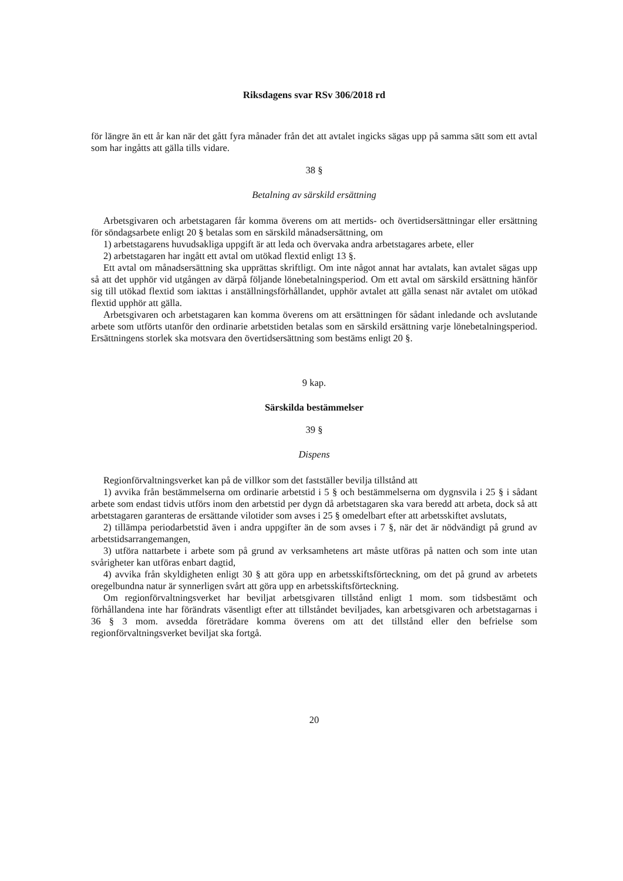Riksdagens svar RSv 306/2018 rd
för längre än ett år kan när det gått fyra månader från det att avtalet ingicks sägas upp på samma sätt som ett avtal som har ingåtts att gälla tills vidare.
38 §
Betalning av särskild ersättning
Arbetsgivaren och arbetstagaren får komma överens om att mertids- och övertidsersättningar eller ersättning för söndagsarbete enligt 20 § betalas som en särskild månadsersättning, om
1) arbetstagarens huvudsakliga uppgift är att leda och övervaka andra arbetstagares arbete, eller
2) arbetstagaren har ingått ett avtal om utökad flextid enligt 13 §.
Ett avtal om månadsersättning ska upprättas skriftligt. Om inte något annat har avtalats, kan avtalet sägas upp så att det upphör vid utgången av därpå följande lönebetalningsperiod. Om ett avtal om särskild ersättning hänför sig till utökad flextid som iakttas i anställningsförhållandet, upphör avtalet att gälla senast när avtalet om utökad flextid upphör att gälla.
Arbetsgivaren och arbetstagaren kan komma överens om att ersättningen för sådant inledande och avslutande arbete som utförts utanför den ordinarie arbetstiden betalas som en särskild ersättning varje lönebetalningsperiod. Ersättningens storlek ska motsvara den övertidsersättning som bestäms enligt 20 §.
9 kap.
Särskilda bestämmelser
39 §
Dispens
Regionförvaltningsverket kan på de villkor som det fastställer bevilja tillstånd att
1) avvika från bestämmelserna om ordinarie arbetstid i 5 § och bestämmelserna om dygnsvila i 25 § i sådant arbete som endast tidvis utförs inom den arbetstid per dygn då arbetstagaren ska vara beredd att arbeta, dock så att arbetstagaren garanteras de ersättande vilotider som avses i 25 § omedelbart efter att arbetsskiftet avslutats,
2) tillämpa periodarbetstid även i andra uppgifter än de som avses i 7 §, när det är nödvändigt på grund av arbetstidsarrangemangen,
3) utföra nattarbete i arbete som på grund av verksamhetens art måste utföras på natten och som inte utan svårigheter kan utföras enbart dagtid,
4) avvika från skyldigheten enligt 30 § att göra upp en arbetsskiftsförteckning, om det på grund av arbetets oregelbundna natur är synnerligen svårt att göra upp en arbetsskiftsförteckning.
Om regionförvaltningsverket har beviljat arbetsgivaren tillstånd enligt 1 mom. som tidsbestämt och förhållandena inte har förändrats väsentligt efter att tillståndet beviljades, kan arbetsgivaren och arbetstagarnas i 36 § 3 mom. avsedda företrädare komma överens om att det tillstånd eller den befrielse som regionförvaltningsverket beviljat ska fortgå.
20